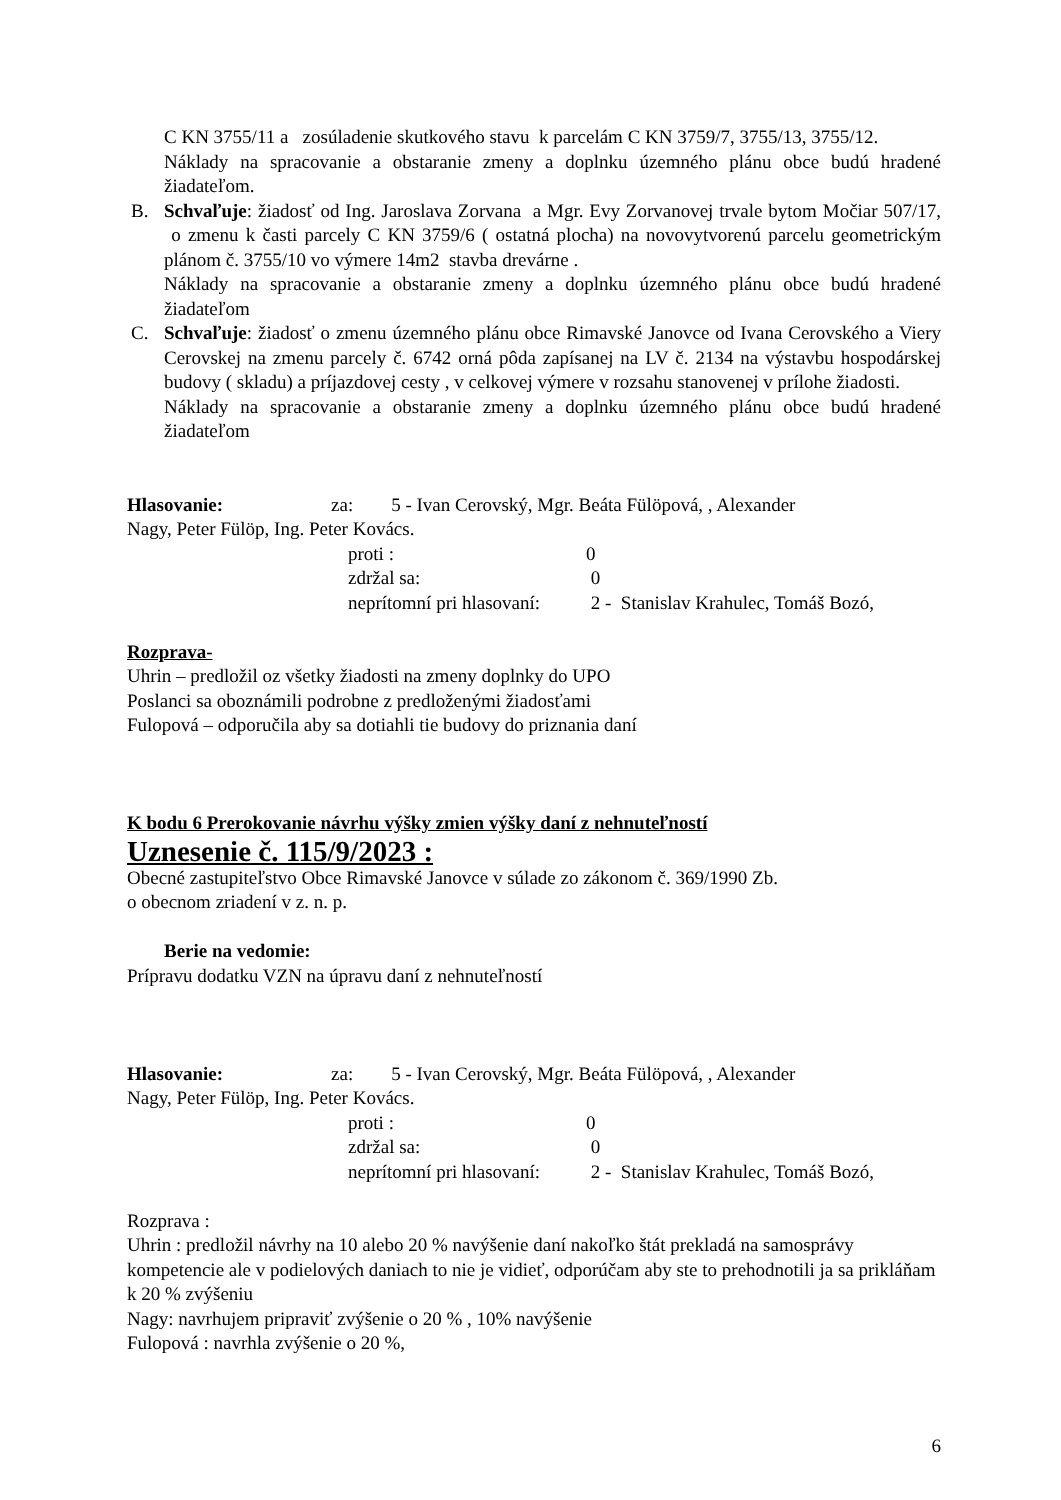C KN 3755/11 a zosúladenie skutkového stavu k parcelám C KN 3759/7, 3755/13, 3755/12.
Náklady na spracovanie a obstaranie zmeny a doplnku územného plánu obce budú hradené žiadateľom.
B. Schvaľuje: žiadosť od Ing. Jaroslava Zorvana a Mgr. Evy Zorvanovej trvale bytom Močiar 507/17, o zmenu k časti parcely C KN 3759/6 ( ostatná plocha) na novovytvorenú parcelu geometrickým plánom č. 3755/10 vo výmere 14m2 stavba drevárne .
Náklady na spracovanie a obstaranie zmeny a doplnku územného plánu obce budú hradené žiadateľom
C. Schvaľuje: žiadosť o zmenu územného plánu obce Rimavské Janovce od Ivana Cerovského a Viery Cerovskej na zmenu parcely č. 6742 orná pôda zapísanej na LV č. 2134 na výstavbu hospodárskej budovy ( skladu) a príjazdovej cesty , v celkovej výmere v rozsahu stanovenej v prílohe žiadosti.
Náklady na spracovanie a obstaranie zmeny a doplnku územného plánu obce budú hradené žiadateľom
Hlasovanie: za: 5 - Ivan Cerovský, Mgr. Beáta Fülöpová, , Alexander
Nagy, Peter Fülöp, Ing. Peter Kovács.
| proti : | 0 |
| zdržal sa: | 0 |
| neprítomní pri hlasovaní: | 2 - Stanislav Krahulec, Tomáš Bozó, |
Rozprava-
Uhrin – predložil oz všetky žiadosti na zmeny doplnky do UPO
Poslanci sa oboznámili podrobne z predloženými žiadosťami
Fulopová – odporučila aby sa dotiahli tie budovy do priznania daní
K bodu 6 Prerokovanie návrhu výšky zmien výšky daní z nehnuteľností
Uznesenie č. 115/9/2023 :
Obecné zastupiteľstvo Obce Rimavské Janovce v súlade zo zákonom č. 369/1990 Zb.
o obecnom zriadení v z. n. p.
Berie na vedomie:
Prípravu dodatku VZN na úpravu daní z nehnuteľností
Hlasovanie: za: 5 - Ivan Cerovský, Mgr. Beáta Fülöpová, , Alexander
Nagy, Peter Fülöp, Ing. Peter Kovács.
| proti : | 0 |
| zdržal sa: | 0 |
| neprítomní pri hlasovaní: | 2 - Stanislav Krahulec, Tomáš Bozó, |
Rozprava :
Uhrin : predložil návrhy na 10 alebo 20 % navýšenie daní nakoľko štát prekladá na samosprávy kompetencie ale v podielových daniach to nie je vidieť, odporúčam aby ste to prehodnotili ja sa prikláňam k 20 % zvýšeniu
Nagy: navrhujem pripraviť zvýšenie o 20 % , 10% navýšenie
Fulopová : navrhla zvýšenie o 20 %,
6